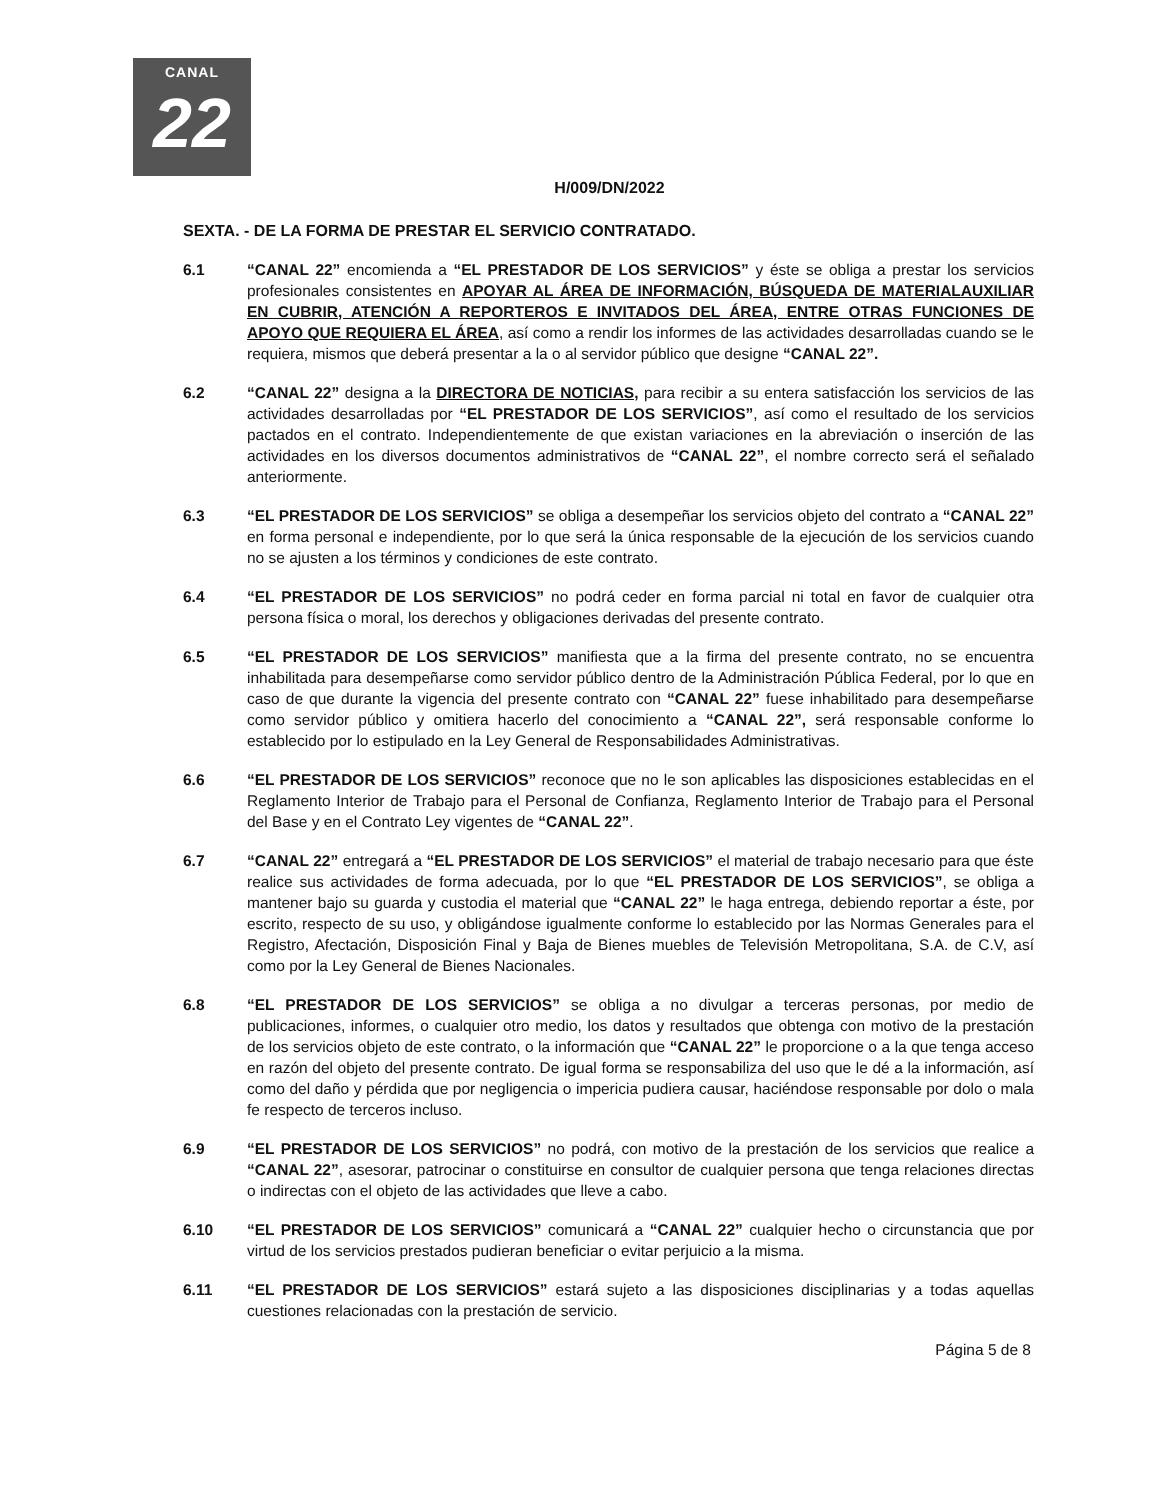CANAL
22
H/009/DN/2022
SEXTA. - DE LA FORMA DE PRESTAR EL SERVICIO CONTRATADO.
6.1 “CANAL 22” encomienda a “EL PRESTADOR DE LOS SERVICIOS” y éste se obliga a prestar los servicios profesionales consistentes en APOYAR AL ÁREA DE INFORMACIÓN, BÚSQUEDA DE MATERIALAUXILIAR EN CUBRIR, ATENCIÓN A REPORTEROS E INVITADOS DEL ÁREA, ENTRE OTRAS FUNCIONES DE APOYO QUE REQUIERA EL ÁREA, así como a rendir los informes de las actividades desarrolladas cuando se le requiera, mismos que deberá presentar a la o al servidor público que designe “CANAL 22”.
6.2 “CANAL 22” designa a la DIRECTORA DE NOTICIAS, para recibir a su entera satisfacción los servicios de las actividades desarrolladas por “EL PRESTADOR DE LOS SERVICIOS”, así como el resultado de los servicios pactados en el contrato. Independientemente de que existan variaciones en la abreviación o inserción de las actividades en los diversos documentos administrativos de “CANAL 22”, el nombre correcto será el señalado anteriormente.
6.3 “EL PRESTADOR DE LOS SERVICIOS” se obliga a desempeñar los servicios objeto del contrato a “CANAL 22” en forma personal e independiente, por lo que será la única responsable de la ejecución de los servicios cuando no se ajusten a los términos y condiciones de este contrato.
6.4 “EL PRESTADOR DE LOS SERVICIOS” no podrá ceder en forma parcial ni total en favor de cualquier otra persona física o moral, los derechos y obligaciones derivadas del presente contrato.
6.5 “EL PRESTADOR DE LOS SERVICIOS” manifiesta que a la firma del presente contrato, no se encuentra inhabilitada para desempeñarse como servidor público dentro de la Administración Pública Federal, por lo que en caso de que durante la vigencia del presente contrato con “CANAL 22” fuese inhabilitado para desempeñarse como servidor público y omitiera hacerlo del conocimiento a “CANAL 22”, será responsable conforme lo establecido por lo estipulado en la Ley General de Responsabilidades Administrativas.
6.6 “EL PRESTADOR DE LOS SERVICIOS” reconoce que no le son aplicables las disposiciones establecidas en el Reglamento Interior de Trabajo para el Personal de Confianza, Reglamento Interior de Trabajo para el Personal del Base y en el Contrato Ley vigentes de “CANAL 22”.
6.7 “CANAL 22” entregará a “EL PRESTADOR DE LOS SERVICIOS” el material de trabajo necesario para que éste realice sus actividades de forma adecuada, por lo que “EL PRESTADOR DE LOS SERVICIOS”, se obliga a mantener bajo su guarda y custodia el material que “CANAL 22” le haga entrega, debiendo reportar a éste, por escrito, respecto de su uso, y obligándose igualmente conforme lo establecido por las Normas Generales para el Registro, Afectación, Disposición Final y Baja de Bienes muebles de Televisión Metropolitana, S.A. de C.V, así como por la Ley General de Bienes Nacionales.
6.8 “EL PRESTADOR DE LOS SERVICIOS” se obliga a no divulgar a terceras personas, por medio de publicaciones, informes, o cualquier otro medio, los datos y resultados que obtenga con motivo de la prestación de los servicios objeto de este contrato, o la información que “CANAL 22” le proporcione o a la que tenga acceso en razón del objeto del presente contrato. De igual forma se responsabiliza del uso que le dé a la información, así como del daño y pérdida que por negligencia o impericia pudiera causar, haciéndose responsable por dolo o mala fe respecto de terceros incluso.
6.9 “EL PRESTADOR DE LOS SERVICIOS” no podrá, con motivo de la prestación de los servicios que realice a “CANAL 22”, asesorar, patrocinar o constituirse en consultor de cualquier persona que tenga relaciones directas o indirectas con el objeto de las actividades que lleve a cabo.
6.10 “EL PRESTADOR DE LOS SERVICIOS” comunicará a “CANAL 22” cualquier hecho o circunstancia que por virtud de los servicios prestados pudieran beneficiar o evitar perjuicio a la misma.
6.11 “EL PRESTADOR DE LOS SERVICIOS” estará sujeto a las disposiciones disciplinarias y a todas aquellas cuestiones relacionadas con la prestación de servicio.
Página 5 de 8